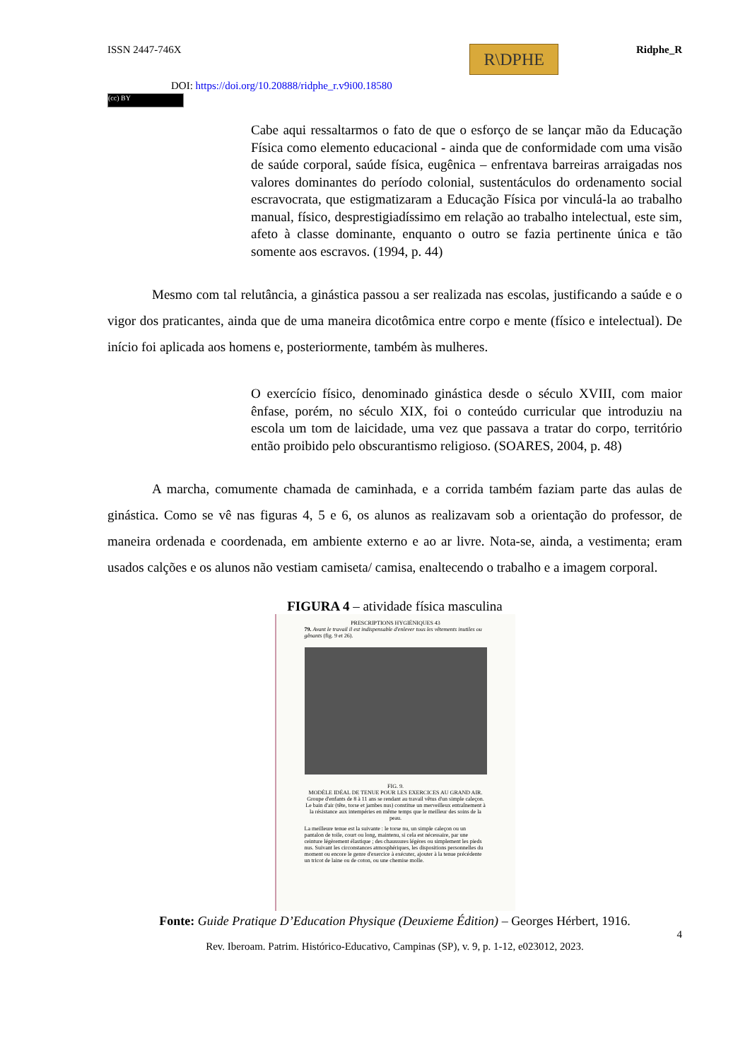ISSN 2447-746X
DOI: https://doi.org/10.20888/ridphe_r.v9i00.18580
R\DPHE
Ridphe_R
(cc) BY
Cabe aqui ressaltarmos o fato de que o esforço de se lançar mão da Educação Física como elemento educacional - ainda que de conformidade com uma visão de saúde corporal, saúde física, eugênica – enfrentava barreiras arraigadas nos valores dominantes do período colonial, sustentáculos do ordenamento social escravocrata, que estigmatizaram a Educação Física por vinculá-la ao trabalho manual, físico, desprestigiadíssimo em relação ao trabalho intelectual, este sim, afeto à classe dominante, enquanto o outro se fazia pertinente única e tão somente aos escravos. (1994, p. 44)
Mesmo com tal relutância, a ginástica passou a ser realizada nas escolas, justificando a saúde e o vigor dos praticantes, ainda que de uma maneira dicotômica entre corpo e mente (físico e intelectual). De início foi aplicada aos homens e, posteriormente, também às mulheres.
O exercício físico, denominado ginástica desde o século XVIII, com maior ênfase, porém, no século XIX, foi o conteúdo curricular que introduziu na escola um tom de laicidade, uma vez que passava a tratar do corpo, território então proibido pelo obscurantismo religioso. (SOARES, 2004, p. 48)
A marcha, comumente chamada de caminhada, e a corrida também faziam parte das aulas de ginástica. Como se vê nas figuras 4, 5 e 6, os alunos as realizavam sob a orientação do professor, de maneira ordenada e coordenada, em ambiente externo e ao ar livre. Nota-se, ainda, a vestimenta; eram usados calções e os alunos não vestiam camiseta/ camisa, enaltecendo o trabalho e a imagem corporal.
FIGURA 4 – atividade física masculina
PRESCRIPTIONS HYGIÉNIQUES 43
79. Avant le travail il est indispensable d'enlever tous les vêtements inutiles ou gênants (fig. 9 et 26).
FIG. 9.
MODÈLE IDÉAL DE TENUE POUR LES EXERCICES AU GRAND AIR.
Groupe d'enfants de 8 à 11 ans se rendant au travail vêtus d'un simple caleçon.
Le bain d'air (tête, torse et jambes nus) constitue un merveilleux entraînement à la résistance aux intempéries en même temps que le meilleur des soins de la peau.
La meilleure tenue est la suivante : le torse nu, un simple caleçon ou un pantalon de toile, court ou long, maintenu, si cela est nécessaire, par une ceinture légèrement élastique ; des chaussures légères ou simplement les pieds nus. Suivant les circonstances atmosphériques, les dispositions personnelles du moment ou encore le genre d'exercice à exécuter, ajouter à la tenue précédente un tricot de laine ou de coton, ou une chemise molle.
Fonte: Guide Pratique D’Education Physique (Deuxieme Édition) – Georges Hérbert, 1916.
4
Rev. Iberoam. Patrim. Histórico-Educativo, Campinas (SP), v. 9, p. 1-12, e023012, 2023.